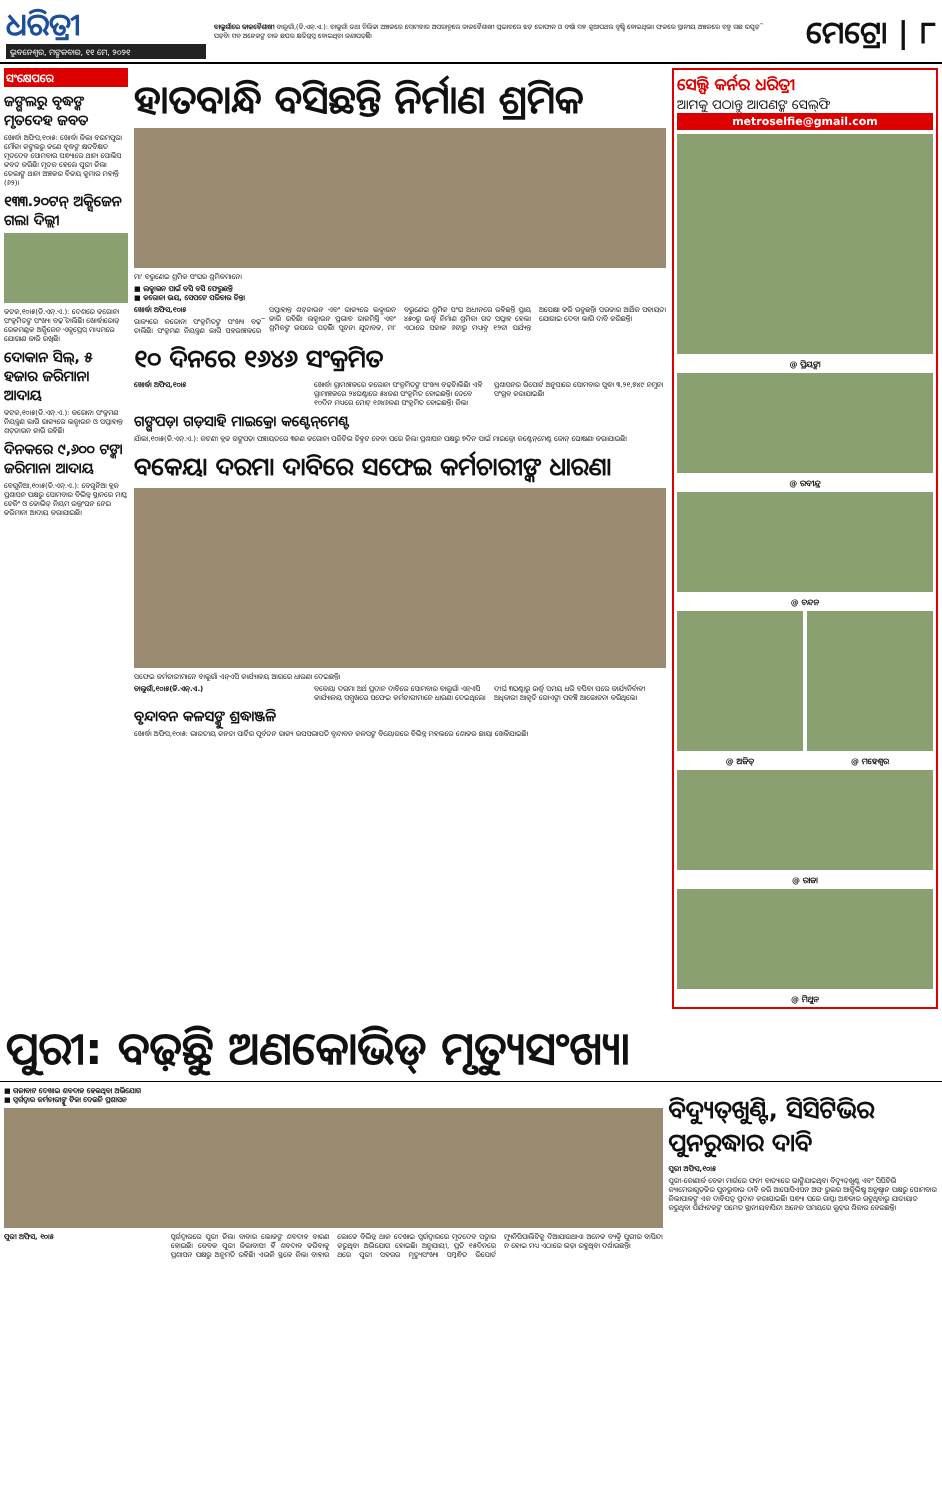ଧରିତ୍ରୀ
ଭୁବନେଶ୍ୱର, ମଙ୍ଗଳବାର, ୧୧ ମେ, ୨୦୨୧
ବାଲୁଗାଁରେ କାଳବୈଶାଖୀ ବାଲୁଗାଁ,(ଡି.ଏନ୍.ଏ.): ବାଲୁଗାଁ ତଥା ଚିଲିକା ଅଞ୍ଚଳରେ ସୋମବାର ଅପରାହ୍ନରେ କାଳବୈଶାଖୀ ପ୍ରଭାବରେ ଝଡ଼ ତୋଫାନ ଓ ବର୍ଷା ସହ କୁଆପଥର ବୃଷ୍ଟି ହୋଇଥିଲା। ଫଳରେ ସ୍ଥାନୀୟ ଅଞ୍ଚଳରେ ବହୁ ଗଛ ଉପୁଡ଼ି ପଡ଼ିବା ସହ ଅନେକଙ୍କ ଚାଳ ଛପର କ୍ଷତିଗ୍ରସ୍ତ ହୋଇଥିବା ଜଣାପଡ଼ିଛି।
ମେଟ୍ରୋ | ୮
ସଂକ୍ଷେପରେ
ଜଙ୍ଗଲରୁ ବୃଦ୍ଧଙ୍କ ମୃତଦେହ ଜବତ
ଖୋର୍ଦ୍ଧା ଅଫିସ,୧୦।୫: ଖୋର୍ଦ୍ଧା ଜିଲା ବରମପୁରା ମୌଜା ଜଙ୍ଗଲରୁ ଜଣେ ବୃଦ୍ଧଙ୍କ କ୍ଷତବିକ୍ଷତ ମୃତଦେହ ସୋମବାର ସନ୍ଧ୍ୟାରେ ଥାନା ପୋଲିସ ଜବତ କରିଛି। ମୃତକ ହେଲେ ପୁରୀ ଜିଲା ଡେଲାଙ୍ଗ ଥାନା ଅଞ୍ଚଳର ବିଜୟ କୁମାର ମହାନ୍ତି (୬୨)।
୧୩୩.୨୦ଟନ୍ ଅକ୍ସିଜେନ ଗଲା ଦିଲ୍ଲୀ
କଟକ,୧୦।୫(ଡି.ଏନ୍.ଏ.): ଦେଶରେ କରୋନା ସଂକ୍ରମିତଙ୍କ ସଂଖ୍ୟା ବଢ଼ି ଚାଲିଛି। ଖୋର୍ଦ୍ଧାରୋଡ୍ ରେଳମଣ୍ଡଳ ଅକ୍ସିଜେନ ଏକ୍ସପ୍ରେସ୍ ମାଧ୍ୟମରେ ଯୋଗାଣ ଜାରି ରଖିଛି।
ଦୋକାନ ସିଲ୍, ୫ ହଜାର ଜରିମାନା ଆଦାୟ
କଟକ,୧୦।୫(ଡି.ଏନ୍.ଏ.): କରୋନା ସଂକ୍ରମଣ ନିୟନ୍ତ୍ରଣ ଲାଗି ରାଜ୍ୟରେ ଲକ୍ଡାଉନ ଓ ସପ୍ତାହାନ୍ତ ଶଟ୍‌ଡାଉନ ଜାରି ରହିଛି।
ଦିନକରେ ୯,୬୦୦ ଟଙ୍କା ଜରିମାନା ଆଦାୟ
ବେଗୁନିଆ,୧୦।୫(ଡି.ଏନ୍.ଏ.): ବେଗୁନିଆ ବ୍ଲକ ପ୍ରଶାସନ ପକ୍ଷରୁ ସୋମବାର ବିଭିନ୍ନ ସ୍ଥାନରେ ମାସ୍କ ଚେକିଂ ଓ କୋଭିଡ୍ ନିୟମ ଉଲ୍ଲଂଘନ ନେଇ ଜରିମାନା ଆଦାୟ କରାଯାଇଛି।
ହାତବାନ୍ଧି ବସିଛନ୍ତି ନିର୍ମାଣ ଶ୍ରମିକ
ମା' ବରୁଣେଇ ଶ୍ରମିକ ସଂଘର ଶ୍ରମିକମାନେ।
■ ଲକ୍ଡାଉନ ପାଇଁ ବସି ବସି ଫେରୁଛନ୍ତି
■ କରୋନା ଭୟ, ସେପଟେ ପରିବାର ଚିନ୍ତା
ଖୋର୍ଦ୍ଧା ଅଫିସ,୧୦।୫
ରାଜ୍ୟରେ କରୋନା ସଂକ୍ରମିତଙ୍କ ସଂଖ୍ୟା ବଢ଼ି ଚାଲିଛି। ସଂକ୍ରମଣ ନିୟନ୍ତ୍ରଣ ଲାଗି ସହରାଞ୍ଚଳରେ ସପ୍ତାହାନ୍ତ ଶଟ୍‌ଡାଉନ ଏବଂ ରାଜ୍ୟରେ ଲକ୍ଡାଉନ ଜାରି ରହିଛି। ଲକ୍ଡାଉନ ପ୍ରଭାବ ରାଜମିସ୍ତ୍ରି ଏବଂ ଶ୍ରମିକଙ୍କ ଉପରେ ପଡ଼ିଛି। ସୂଚନା ଯୁତାବକ, ମା' ବରୁଣେଇ ଶ୍ରମିକ ସଂଘ ଅଧୀନରେ ରହିଛନ୍ତି ପ୍ରାୟ ୪୫୦ରୁ ଊର୍ଦ୍ଧ୍ୱ ନିର୍ମାଣ ଶ୍ରମିକ। ଗତ ସପ୍ତାହ ହେଲା ଏଠାରେ ସକାଳ ୬ଟାରୁ ମଧ୍ୟାହ୍ନ ୧୨ଟା ପର୍ଯ୍ୟନ୍ତ ଅପେକ୍ଷା କରି ରହୁଛନ୍ତି। ସରକାର ଆର୍ଥିକ ସହାୟତା ଯୋଗାଇ ଦେବା ଲାଗି ଦାବି କରିଛନ୍ତି।
୧୦ ଦିନରେ ୧୬୪୬ ସଂକ୍ରମିତ
ଖୋର୍ଦ୍ଧା ଅଫିସ,୧୦।୫
ଖୋର୍ଦ୍ଧା ଗ୍ରାମାଞ୍ଚଳରେ କରୋନା ସଂକ୍ରମିତଙ୍କ ସଂଖ୍ୟା ବଢ଼ିଚାଲିଛି। ଏହି ଗ୍ରାମାଞ୍ଚଳରେ ୨୪ଘଣ୍ଟାରେ ୫୪ଜଣ ସଂକ୍ରମିତ ହୋଇଛନ୍ତି। ତେବେ ୧୦ଦିନ ମଧ୍ୟରେ ମୋଟ୍ ୧୬୪୬ଜଣ ସଂକ୍ରମିତ ହୋଇଛନ୍ତି। ଜିଲା ପ୍ରଶାସନର ରିପୋର୍ଟ ଅନୁସାରେ ସୋମବାର ସୁଦ୍ଧା ୩,୨୧,୭୪୯ ନମୁନା ସଂଗ୍ରହ କରାଯାଇଛି।
ଗଙ୍ଗପଡ଼ା ଗଡ଼ସାହି ମାଇକ୍ରୋ କଣ୍ଟେନ୍‌ମେଣ୍ଟ
ଯାଁଲା,୧୦।୫(ଡି.ଏନ୍.ଏ.): ଜଟଣୀ ବ୍ଲକ ଗଙ୍ଗପଡ଼ା ପଞ୍ଚାୟତରେ ୩ଜଣ କରୋନା ପଜିଟିଭ ଚିହ୍ନଟ ହେବା ପରେ ଜିଲା ପ୍ରଶାସନ ପକ୍ଷରୁ ୭ଦିନ ପାଇଁ ମାଇକ୍ରୋ କଣ୍ଟେନ୍‌ମେଣ୍ଟ ଜୋନ୍ ଘୋଷଣା କରାଯାଇଛି।
ବକେୟା ଦରମା ଦାବିରେ ସଫେଇ କର୍ମଚାରୀଙ୍କ ଧାରଣା
ସଫେଇ କର୍ମଚାରୀମାନେ ବାଲୁଗାଁ ଏନ୍‌ଏସି କାର୍ଯ୍ୟାଳୟ ଆଗରେ ଧାରଣା ଦେଇଛନ୍ତି।
ବାଲୁଗାଁ,୧୦।୫(ଡି.ଏନ୍.ଏ.)
ବକେୟା ଦରମା ଅର୍ଥ ପ୍ରଦାନ ଦାବିରେ ସୋମବାର ବାଲୁଗାଁ ଏନ୍‌ଏସି କାର୍ଯ୍ୟାଳୟ ସମ୍ମୁଖରେ ସଫେଇ କର୍ମଚାରୀମାନେ ଧାରଣା ଦେଇଥିଲେ। ଦୀର୍ଘ ୩ଘଣ୍ଟାରୁ ଊର୍ଦ୍ଧ୍ୱ ସମୟ ଧରି ବସିବା ପରେ କାର୍ଯ୍ୟନିର୍ବାହୀ ଅଧିକାରୀ ଆକୃତି ଗୋଏଙ୍କା ପହଞ୍ଚି ଆଲୋଚନା କରିଥିଲେ।
ବୃନ୍ଦାବନ କଳସଙ୍କୁ ଶ୍ରଦ୍ଧାଞ୍ଜଳି
ଖୋର୍ଦ୍ଧା ଅଫିସ,୧୦।୫: ଭାରତୀୟ ଜନତା ପାର୍ଟିର ପୂର୍ବତନ ରାଜ୍ୟ ଉପସଭାପତି ବୃନ୍ଦାବନ କଳସଙ୍କ ବିୟୋଗରେ ବିଭିନ୍ନ ମହଲରେ ଶୋକର ଛାୟା ଖେଳିଯାଇଛି।
ସେଲ୍ଫି କର୍ନର ଧରିତ୍ରୀ
ଆମକୁ ପଠାନ୍ତୁ ଆପଣଙ୍କ ସେଲ୍‌ଫି
metroselfie@gmail.com
@ ପ୍ରିୟଙ୍କା
@ ରବୀନ୍ଦ୍ର
@ ଚନ୍ଦନ
@ ଅଜିତ୍ @ ମହେଶ୍ୱର
@ ରାଜା
@ ମିଥୁନ
ପୁରୀ: ବଢ଼ୁଛି ଅଣକୋଭିଡ୍ ମୃତ୍ୟୁସଂଖ୍ୟା
■ ଗଳାବାଟ ଦେଖାଇ ଶବଦାହ ହେଉଥିବା ଅଭିଯୋଗ
■ ସ୍ୱର୍ଗଦ୍ୱାର କର୍ମଚାରୀଙ୍କୁ ଟିକା ଦେଉନି ପ୍ରଶାସନ
ପୁରୀ ଅଫିସ, ୧୦।୫
ସ୍ୱର୍ଗଦ୍ୱାରରେ ପୁରୀ ଜିଲା ବାହାର ଲୋକଙ୍କ ଶବଦାହ ବାରଣ ହୋଇଛି। କେବଳ ପୁରୀ ଜିଲାବାସୀ ହିଁ ଶବଦାହ କରିବାକୁ ପ୍ରଶାସନ ପକ୍ଷରୁ ଅନୁମତି ରହିଛି। ଏଭଳି ସ୍ଥଳେ ଜିଲା ବାହାର ଲୋକେ ବିଭିନ୍ନ ଥାଳ ଦେଖାଇ ସ୍ୱର୍ଗଦ୍ୱାରରେ ମୃତଦେହ ସତ୍କାର କରୁଥିବା ଅଭିଯୋଗ ହୋଇଛି। ଅନୁଯାୟୀ, ପ୍ରତି ୧୫ଦିନରେ ଥରେ ପୁରୀ ସହରର ମୃତ୍ୟୁସଂଖ୍ୟା ସମ୍ବନ୍ଧିତ ରିପୋର୍ଟ ମ୍ୟୁନିସିପାଲିଟିକୁ ଦିଆଯାଉଥାଏ। ଅନେକ ବ୍ୟକ୍ତି ପୁରୀର ବାସିନ୍ଦା ନ ହୋଇ ମଧ୍ୟ ଏଠାରେ ଭଡ଼ା ରହୁଥିବା ଦର୍ଶାଉଛନ୍ତି।
ବିଦ୍ୟୁତ୍‌ଖୁଣ୍ଟି, ସିସିଟିଭିର ପୁନରୁଦ୍ଧାର ଦାବି
ପୁରୀ ଅଫିସ,୧୦।୫
ପୁରୀ-କୋଣାର୍କ ବେଳା ମାର୍ଗରେ ଫନୀ ବାତ୍ୟାରେ ଭାଙ୍ଗିଯାଇଥିବା ବିଦ୍ୟୁତ୍‌ଖୁଣ୍ଟ ଏବଂ ସିସିଟିଭି କ୍ୟାମେରାଗୁଡ଼ିକର ପୁନରୁଦ୍ଧାର ଦାବି କରି ଆସୋସିଏସନ ଅଫ ରୁଲର ଆକ୍ଟିଭିଷ୍ଟ ଅନୁଷ୍ଠାନ ପକ୍ଷରୁ ସୋମବାର ଜିଲାପାଳଙ୍କୁ ଏକ ଦାବିପତ୍ର ପ୍ରଦାନ କରାଯାଇଛି। ସନ୍ଧ୍ୟା ପରେ ରାସ୍ତା ଅନ୍ଧକାର ରହୁଥିବାରୁ ଯାତାୟାତ କରୁଥିବା ପର୍ଯ୍ୟଟକଙ୍କ ସମେତ ସ୍ଥାନୀୟବାସିନ୍ଦା ଅନେକ ସମୟରେ ଲୁଟ୍‌ର ଶିକାର ହେଉଛନ୍ତି।